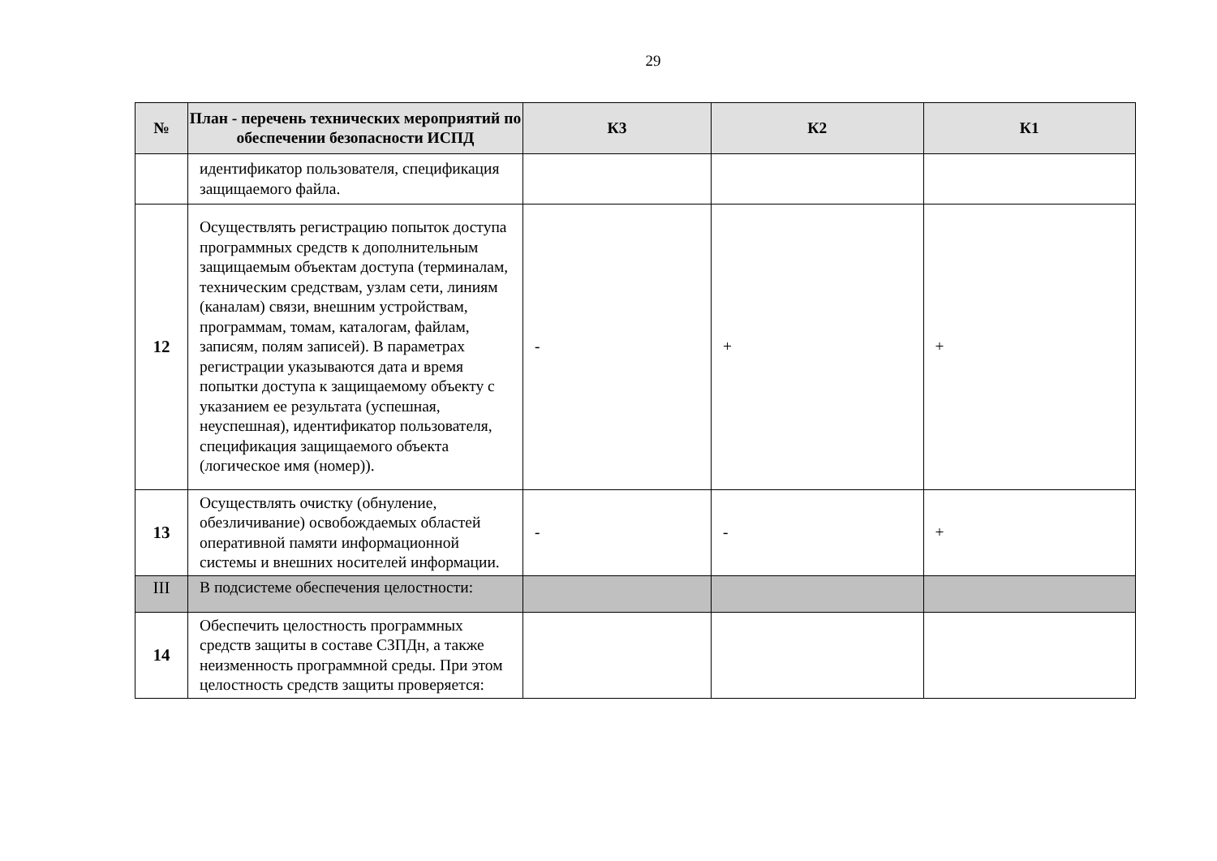29
| № | План - перечень технических мероприятий по обеспечении безопасности ИСПД | К3 | К2 | К1 |
| --- | --- | --- | --- | --- |
| | идентификатор пользователя, спецификация защищаемого файла. | | | |
| 12 | Осуществлять регистрацию попыток доступа программных средств к дополнительным защищаемым объектам доступа (терминалам, техническим средствам, узлам сети, линиям (каналам) связи, внешним устройствам, программам, томам, каталогам, файлам, записям, полям записей). В параметрах регистрации указываются дата и время попытки доступа к защищаемому объекту с указанием ее результата (успешная, неуспешная), идентификатор пользователя, спецификация защищаемого объекта (логическое имя (номер)). | - | + | + |
| 13 | Осуществлять очистку (обнуление, обезличивание) освобождаемых областей оперативной памяти информационной системы и внешних носителей информации. | - | - | + |
| III | В подсистеме обеспечения целостности: | | | |
| 14 | Обеспечить целостность программных средств защиты в составе СЗПДн, а также неизменность программной среды. При этом целостность средств защиты проверяется: | | | |